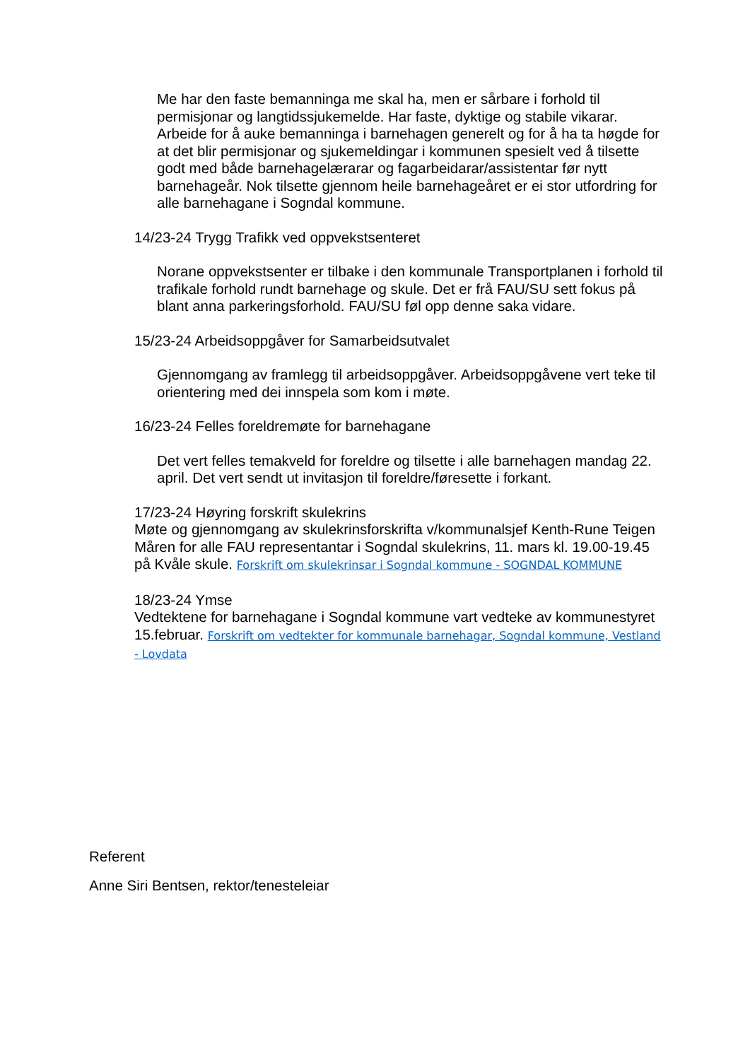Me har den faste bemanninga me skal ha, men er sårbare i forhold til permisjonar og langtidssjukemelde. Har faste, dyktige og stabile vikarar. Arbeide for å auke bemanninga i barnehagen generelt og for å ha ta høgde for at det blir permisjonar og sjukemeldingar i kommunen spesielt ved å tilsette godt med både barnehagelærarar og fagarbeidarar/assistentar før nytt barnehageår. Nok tilsette gjennom heile barnehageåret er ei stor utfordring for alle barnehagane i Sogndal kommune.
14/23-24 Trygg Trafikk ved oppvekstsenteret
Norane oppvekstsenter er tilbake i den kommunale Transportplanen i forhold til trafikale forhold rundt barnehage og skule. Det er frå FAU/SU sett fokus på blant anna parkeringsforhold. FAU/SU føl opp denne saka vidare.
15/23-24 Arbeidsoppgåver for Samarbeidsutvalet
Gjennomgang av framlegg til arbeidsoppgåver. Arbeidsoppgåvene vert teke til orientering med dei innspela som kom i møte.
16/23-24 Felles foreldremøte for barnehagane
Det vert felles temakveld for foreldre og tilsette i alle barnehagen mandag 22. april. Det vert sendt ut invitasjon til foreldre/føresette i forkant.
17/23-24 Høyring forskrift skulekrins
Møte og gjennomgang av skulekrinsforskrifta v/kommunalsjef Kenth-Rune Teigen Måren for alle FAU representantar i Sogndal skulekrins, 11. mars kl. 19.00-19.45 på Kvåle skule. Forskrift om skulekrinsar i Sogndal kommune - SOGNDAL KOMMUNE
18/23-24 Ymse
Vedtektene for barnehagane i Sogndal kommune vart vedteke av kommunestyret 15.februar. Forskrift om vedtekter for kommunale barnehagar, Sogndal kommune, Vestland - Lovdata
Referent
Anne Siri Bentsen, rektor/tenesteleiar